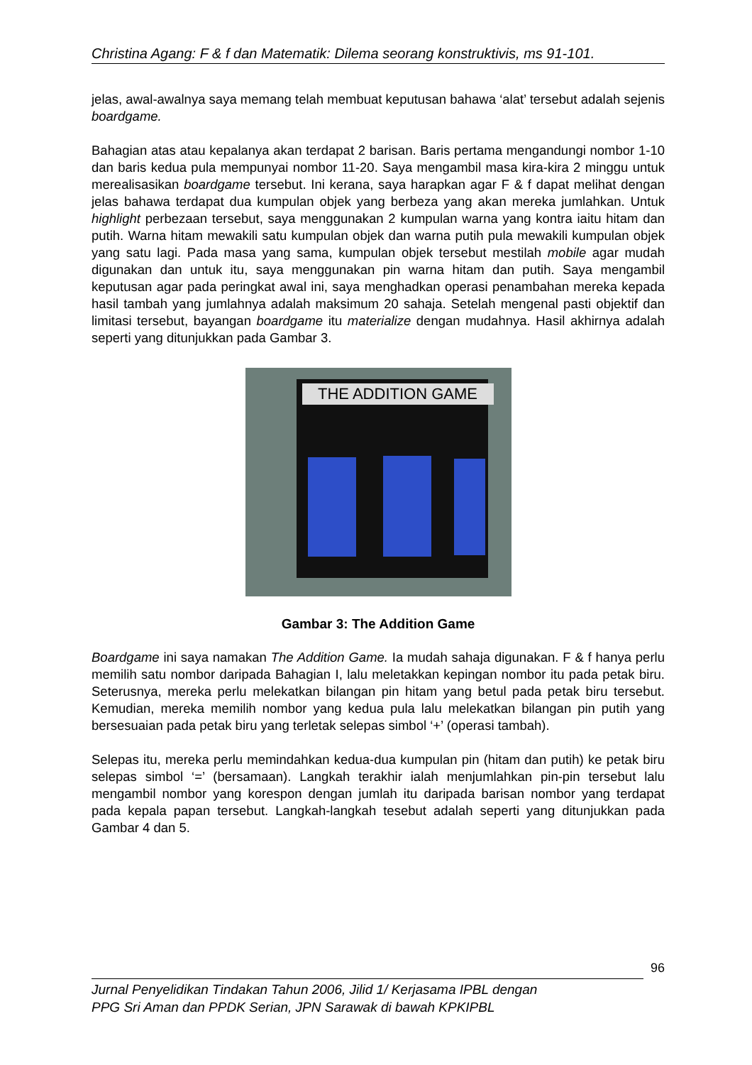Christina Agang: F & f dan Matematik: Dilema seorang konstruktivis, ms 91-101.
jelas, awal-awalnya saya memang telah membuat keputusan bahawa ‘alat’ tersebut adalah sejenis boardgame.
Bahagian atas atau kepalanya akan terdapat 2 barisan. Baris pertama mengandungi nombor 1-10 dan baris kedua pula mempunyai nombor 11-20. Saya mengambil masa kira-kira 2 minggu untuk merealisasikan boardgame tersebut. Ini kerana, saya harapkan agar F & f dapat melihat dengan jelas bahawa terdapat dua kumpulan objek yang berbeza yang akan mereka jumlahkan. Untuk highlight perbezaan tersebut, saya menggunakan 2 kumpulan warna yang kontra iaitu hitam dan putih. Warna hitam mewakili satu kumpulan objek dan warna putih pula mewakili kumpulan objek yang satu lagi. Pada masa yang sama, kumpulan objek tersebut mestilah mobile agar mudah digunakan dan untuk itu, saya menggunakan pin warna hitam dan putih. Saya mengambil keputusan agar pada peringkat awal ini, saya menghadkan operasi penambahan mereka kepada hasil tambah yang jumlahnya adalah maksimum 20 sahaja. Setelah mengenal pasti objektif dan limitasi tersebut, bayangan boardgame itu materialize dengan mudahnya. Hasil akhirnya adalah seperti yang ditunjukkan pada Gambar 3.
THE ADDITION GAME
Gambar 3: The Addition Game
Boardgame ini saya namakan The Addition Game. Ia mudah sahaja digunakan. F & f hanya perlu memilih satu nombor daripada Bahagian I, lalu meletakkan kepingan nombor itu pada petak biru. Seterusnya, mereka perlu melekatkan bilangan pin hitam yang betul pada petak biru tersebut. Kemudian, mereka memilih nombor yang kedua pula lalu melekatkan bilangan pin putih yang bersesuaian pada petak biru yang terletak selepas simbol ‘+’ (operasi tambah).
Selepas itu, mereka perlu memindahkan kedua-dua kumpulan pin (hitam dan putih) ke petak biru selepas simbol ‘=’ (bersamaan). Langkah terakhir ialah menjumlahkan pin-pin tersebut lalu mengambil nombor yang korespon dengan jumlah itu daripada barisan nombor yang terdapat pada kepala papan tersebut. Langkah-langkah tesebut adalah seperti yang ditunjukkan pada Gambar 4 dan 5.
96
Jurnal Penyelidikan Tindakan Tahun 2006, Jilid 1/ Kerjasama IPBL dengan
PPG Sri Aman dan PPDK Serian, JPN Sarawak di bawah KPKIPBL